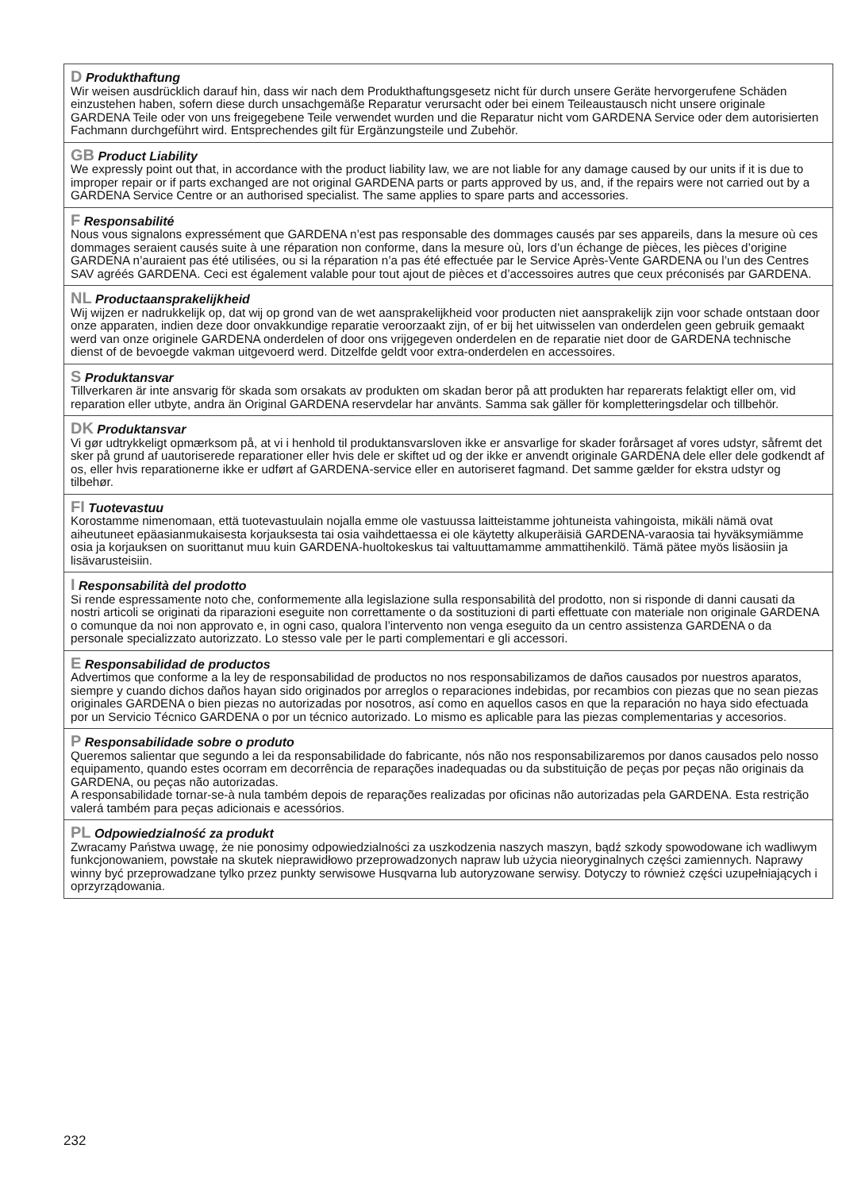D Produkthaftung
Wir weisen ausdrücklich darauf hin, dass wir nach dem Produkthaftungsgesetz nicht für durch unsere Geräte hervorgerufene Schäden einzustehen haben, sofern diese durch unsachgemäße Reparatur verursacht oder bei einem Teileaustausch nicht unsere originale GARDENA Teile oder von uns freigegebene Teile verwendet wurden und die Reparatur nicht vom GARDENA Service oder dem autorisierten Fachmann durchgeführt wird. Entsprechendes gilt für Ergänzungsteile und Zubehör.
GB Product Liability
We expressly point out that, in accordance with the product liability law, we are not liable for any damage caused by our units if it is due to improper repair or if parts exchanged are not original GARDENA parts or parts approved by us, and, if the repairs were not carried out by a GARDENA Service Centre or an authorised specialist. The same applies to spare parts and accessories.
F Responsabilité
Nous vous signalons expressément que GARDENA n’est pas responsable des dommages causés par ses appareils, dans la mesure où ces dommages seraient causés suite à une réparation non conforme, dans la mesure où, lors d’un échange de pièces, les pièces d’origine GARDENA n’auraient pas été utilisées, ou si la réparation n’a pas été effectuée par le Service Après-Vente GARDENA ou l’un des Centres SAV agréés GARDENA. Ceci est également valable pour tout ajout de pièces et d’accessoires autres que ceux préconisés par GARDENA.
NL Productaansprakelijkheid
Wij wijzen er nadrukkelijk op, dat wij op grond van de wet aansprakelijkheid voor producten niet aansprakelijk zijn voor schade ontstaan door onze apparaten, indien deze door onvakkundige reparatie veroorzaakt zijn, of er bij het uitwisselen van onderdelen geen gebruik gemaakt werd van onze originele GARDENA onderdelen of door ons vrijgegeven onderdelen en de reparatie niet door de GARDENA technische dienst of de bevoegde vakman uitgevoerd werd. Ditzelfde geldt voor extra-onderdelen en accessoires.
S Produktansvar
Tillverkaren är inte ansvarig för skada som orsakats av produkten om skadan beror på att produkten har reparerats felaktigt eller om, vid reparation eller utbyte, andra än Original GARDENA reservdelar har använts. Samma sak gäller för kompletteringsdelar och tillbehör.
DK Produktansvar
Vi gør udtrykkeligt opmærksom på, at vi i henhold til produktansvarsloven ikke er ansvarlige for skader forårsaget af vores udstyr, såfremt det sker på grund af uautoriserede reparationer eller hvis dele er skiftet ud og der ikke er anvendt originale GARDENA dele eller dele godkendt af os, eller hvis reparationerne ikke er udført af GARDENA-service eller en autoriseret fagmand. Det samme gælder for ekstra udstyr og tilbehør.
FI Tuotevastuu
Korostamme nimenomaan, että tuotevastuulain nojalla emme ole vastuussa laitteistamme johtuneista vahingoista, mikäli nämä ovat aiheutuneet epäasianmukaisesta korjauksesta tai osia vaihdettaessa ei ole käytetty alkuperäisiä GARDENA-varaosia tai hyväksymiämme osia ja korjauksen on suorittanut muu kuin GARDENA-huoltokeskus tai valtuuttamamme ammattihenkilö. Tämä pätee myös lisäosiin ja lisävarusteisiin.
I Responsabilità del prodotto
Si rende espressamente noto che, conformemente alla legislazione sulla responsabilità del prodotto, non si risponde di danni causati da nostri articoli se originati da riparazioni eseguite non correttamente o da sostituzioni di parti effettuate con materiale non originale GARDENA o comunque da noi non approvato e, in ogni caso, qualora l’intervento non venga eseguito da un centro assistenza GARDENA o da personale specializzato autorizzato. Lo stesso vale per le parti complementari e gli accessori.
E Responsabilidad de productos
Advertimos que conforme a la ley de responsabilidad de productos no nos responsabilizamos de daños causados por nuestros aparatos, siempre y cuando dichos daños hayan sido originados por arreglos o reparaciones indebidas, por recambios con piezas que no sean piezas originales GARDENA o bien piezas no autorizadas por nosotros, así como en aquellos casos en que la reparación no haya sido efectuada por un Servicio Técnico GARDENA o por un técnico autorizado. Lo mismo es aplicable para las piezas complementarias y accesorios.
P Responsabilidade sobre o produto
Queremos salientar que segundo a lei da responsabilidade do fabricante, nós não nos responsabilizaremos por danos causados pelo nosso equipamento, quando estes ocorram em decorrência de reparações inadequadas ou da substituição de peças por peças não originais da GARDENA, ou peças não autorizadas.
A responsabilidade tornar-se-à nula também depois de reparações realizadas por oficinas não autorizadas pela GARDENA. Esta restrição valerá também para peças adicionais e acessórios.
PL Odpowiedzialność za produkt
Zwracamy Państwa uwagę, że nie ponosimy odpowiedzialności za uszkodzenia naszych maszyn, bądź szkody spowodowane ich wadliwym funkcjonowaniem, powstałe na skutek nieprawidłowo przeprowadzonych napraw lub użycia nieoryginalnych części zamiennych. Naprawy winny być przeprowadzane tylko przez punkty serwisowe Husqvarna lub autoryzowane serwisy. Dotyczy to również części uzupełniających i oprzyrządowania.
232